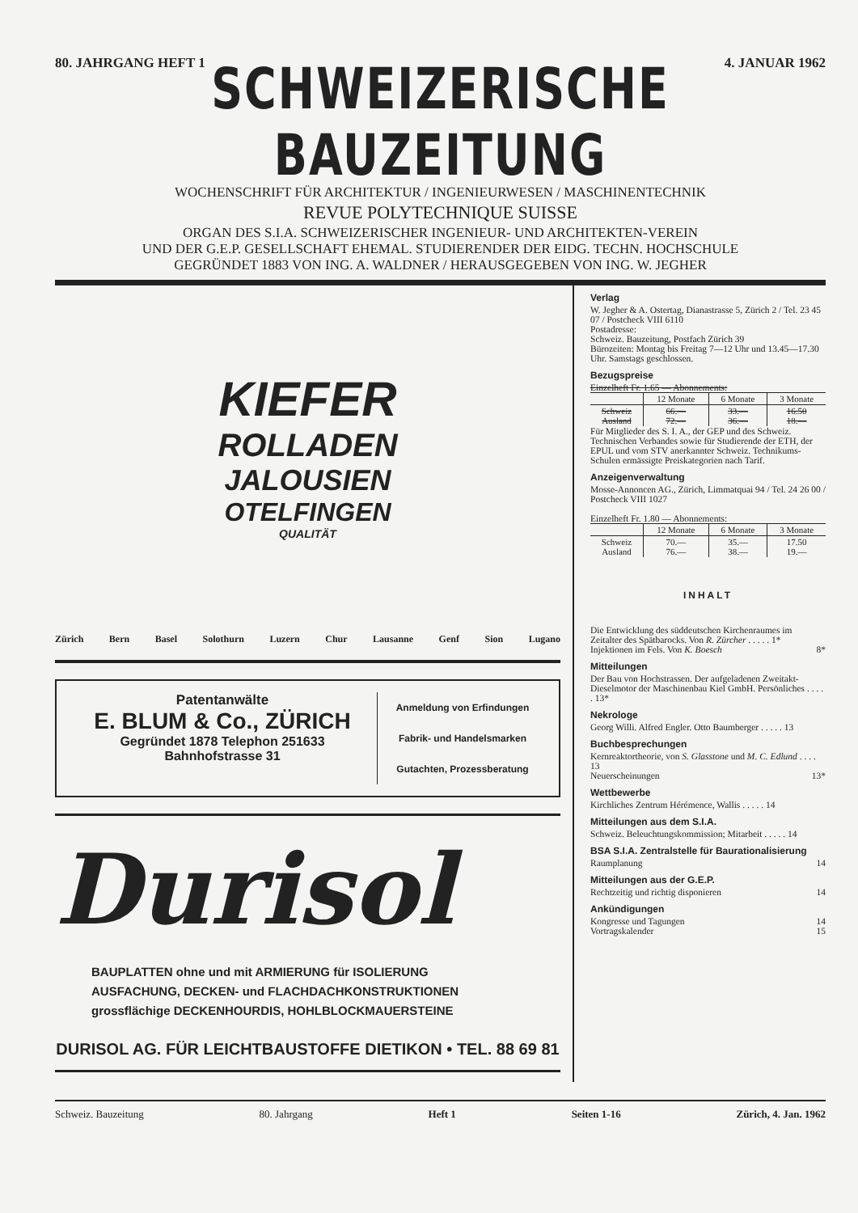80. JAHRGANG HEFT 1 4. JANUAR 1962
SCHWEIZERISCHE BAUZEITUNG
WOCHENSCHRIFT FÜR ARCHITEKTUR / INGENIEURWESEN / MASCHINENTECHNIK
REVUE POLYTECHNIQUE SUISSE
ORGAN DES S.I.A. SCHWEIZERISCHER INGENIEUR- UND ARCHITEKTEN-VEREIN
UND DER G.E.P. GESELLSCHAFT EHEMAL. STUDIERENDER DER EIDG. TECHN. HOCHSCHULE
GEGRÜNDET 1883 VON ING. A. WALDNER / HERAUSGEGEBEN VON ING. W. JEGHER
KIEFER
ROLLADEN
JALOUSIEN
OTELFINGEN
QUALITÄT
Zürich Bern Basel Solothurn Luzern Chur Lausanne Genf Sion Lugano
Patentanwälte
E. BLUM & Co., ZÜRICH
Gegründet 1878 Telephon 251633
Bahnhofstrasse 31
Anmeldung von Erfindungen
Fabrik- und Handelsmarken
Gutachten, Prozessberatung
Durisol
BAUPLATTEN ohne und mit ARMIERUNG für ISOLIERUNG
AUSFACHUNG, DECKEN- und FLACHDACHKONSTRUKTIONEN
grossflächige DECKENHOURDIS, HOHLBLOCKMAUERSTEINE
DURISOL AG. FÜR LEICHTBAUSTOFFE DIETIKON • TEL. 88 69 81
Verlag
W. Jegher & A. Ostertag, Dianastrasse 5, Zürich 2 / Tel. 23 45 07 / Postcheck VIII 6110
Postadresse:
Schweiz. Bauzeitung, Postfach Zürich 39
Bürozeiten: Montag bis Freitag 7—12 Uhr und 13.45—17.30 Uhr. Samstags geschlossen.
Bezugspreise
Einzelheft Fr. 1.65 — Abonnements:
| | 12 Monate | 6 Monate | 3 Monate |
| --- | --- | --- | --- |
| Schweiz Ausland | 66.— 72.— | 33.— 36.— | 16.50 18.— |
Für Mitglieder des S. I. A., der GEP und des Schweiz. Technischen Verbandes sowie für Studierende der ETH, der EPUL und vom STV anerkannter Schweiz. Technikums-Schulen ermässigte Preiskategorien nach Tarif.
Anzeigenverwaltung
Mosse-Annoncen AG., Zürich, Limmatquai 94 / Tel. 24 26 00 / Postcheck VIII 1027
Einzelheft Fr. 1.80 — Abonnements:
| | 12 Monate | 6 Monate | 3 Monate |
| --- | --- | --- | --- |
| Schweiz Ausland | 70.— 76.— | 35.— 38.— | 17.50 19.— |
INHALT
Die Entwicklung des süddeutschen Kirchenraumes im Zeitalter des Spätbarocks. Von R. Zürcher . . . . . 1*
Injektionen im Fels. Von K. Boesch 8*
Mitteilungen
Der Bau von Hochstrassen. Der aufgeladenen Zweitakt-Dieselmotor der Maschinenbau Kiel GmbH. Persönliches . . . . . 13*
Nekrologe
Georg Willi. Alfred Engler. Otto Baumberger . . . . . 13
Buchbesprechungen
Kernreaktortheorie, von S. Glasstone und M. C. Edlund . . . . 13
Neuerscheinungen 13*
Wettbewerbe
Kirchliches Zentrum Hérémence, Wallis . . . . . 14
Mitteilungen aus dem S.I.A.
Schweiz. Beleuchtungskommission; Mitarbeit . . . . . 14
BSA S.I.A. Zentralstelle für Baurationalisierung
Raumplanung 14
Mitteilungen aus der G.E.P.
Rechtzeitig und richtig disponieren 14
Ankündigungen
Kongresse und Tagungen 14
Vortragskalender 15
Schweiz. Bauzeitung 80. Jahrgang Heft 1 Seiten 1-16 Zürich, 4. Jan. 1962